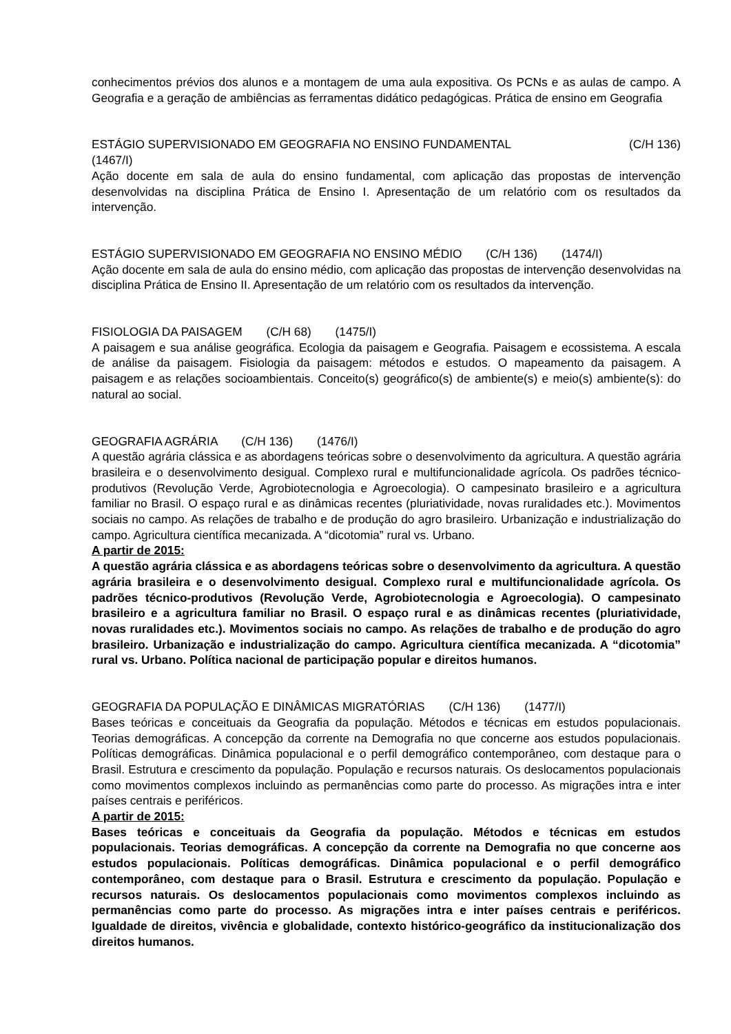conhecimentos prévios dos alunos e a montagem de uma aula expositiva. Os PCNs e as aulas de campo. A Geografia e a geração de ambiências as ferramentas didático pedagógicas. Prática de ensino em Geografia
ESTÁGIO SUPERVISIONADO EM GEOGRAFIA NO ENSINO FUNDAMENTAL (C/H 136)
(1467/I)
Ação docente em sala de aula do ensino fundamental, com aplicação das propostas de intervenção desenvolvidas na disciplina Prática de Ensino I. Apresentação de um relatório com os resultados da intervenção.
ESTÁGIO SUPERVISIONADO EM GEOGRAFIA NO ENSINO MÉDIO (C/H 136) (1474/I)
Ação docente em sala de aula do ensino médio, com aplicação das propostas de intervenção desenvolvidas na disciplina Prática de Ensino II. Apresentação de um relatório com os resultados da intervenção.
FISIOLOGIA DA PAISAGEM (C/H 68) (1475/I)
A paisagem e sua análise geográfica. Ecologia da paisagem e Geografia. Paisagem e ecossistema. A escala de análise da paisagem. Fisiologia da paisagem: métodos e estudos. O mapeamento da paisagem. A paisagem e as relações socioambientais. Conceito(s) geográfico(s) de ambiente(s) e meio(s) ambiente(s): do natural ao social.
GEOGRAFIA AGRÁRIA (C/H 136) (1476/I)
A questão agrária clássica e as abordagens teóricas sobre o desenvolvimento da agricultura. A questão agrária brasileira e o desenvolvimento desigual. Complexo rural e multifuncionalidade agrícola. Os padrões técnico-produtivos (Revolução Verde, Agrobiotecnologia e Agroecologia). O campesinato brasileiro e a agricultura familiar no Brasil. O espaço rural e as dinâmicas recentes (pluriatividade, novas ruralidades etc.). Movimentos sociais no campo. As relações de trabalho e de produção do agro brasileiro. Urbanização e industrialização do campo. Agricultura científica mecanizada. A “dicotomia” rural vs. Urbano.
A partir de 2015:
A questão agrária clássica e as abordagens teóricas sobre o desenvolvimento da agricultura. A questão agrária brasileira e o desenvolvimento desigual. Complexo rural e multifuncionalidade agrícola. Os padrões técnico-produtivos (Revolução Verde, Agrobiotecnologia e Agroecologia). O campesinato brasileiro e a agricultura familiar no Brasil. O espaço rural e as dinâmicas recentes (pluriatividade, novas ruralidades etc.). Movimentos sociais no campo. As relações de trabalho e de produção do agro brasileiro. Urbanização e industrialização do campo. Agricultura científica mecanizada. A “dicotomia” rural vs. Urbano. Política nacional de participação popular e direitos humanos.
GEOGRAFIA DA POPULAÇÃO E DINÂMICAS MIGRATÓRIAS (C/H 136) (1477/I)
Bases teóricas e conceituais da Geografia da população. Métodos e técnicas em estudos populacionais. Teorias demográficas. A concepção da corrente na Demografia no que concerne aos estudos populacionais. Políticas demográficas. Dinâmica populacional e o perfil demográfico contemporâneo, com destaque para o Brasil. Estrutura e crescimento da população. População e recursos naturais. Os deslocamentos populacionais como movimentos complexos incluindo as permanências como parte do processo. As migrações intra e inter países centrais e periféricos.
A partir de 2015:
Bases teóricas e conceituais da Geografia da população. Métodos e técnicas em estudos populacionais. Teorias demográficas. A concepção da corrente na Demografia no que concerne aos estudos populacionais. Políticas demográficas. Dinâmica populacional e o perfil demográfico contemporâneo, com destaque para o Brasil. Estrutura e crescimento da população. População e recursos naturais. Os deslocamentos populacionais como movimentos complexos incluindo as permanências como parte do processo. As migrações intra e inter países centrais e periféricos. Igualdade de direitos, vivência e globalidade, contexto histórico-geográfico da institucionalização dos direitos humanos.